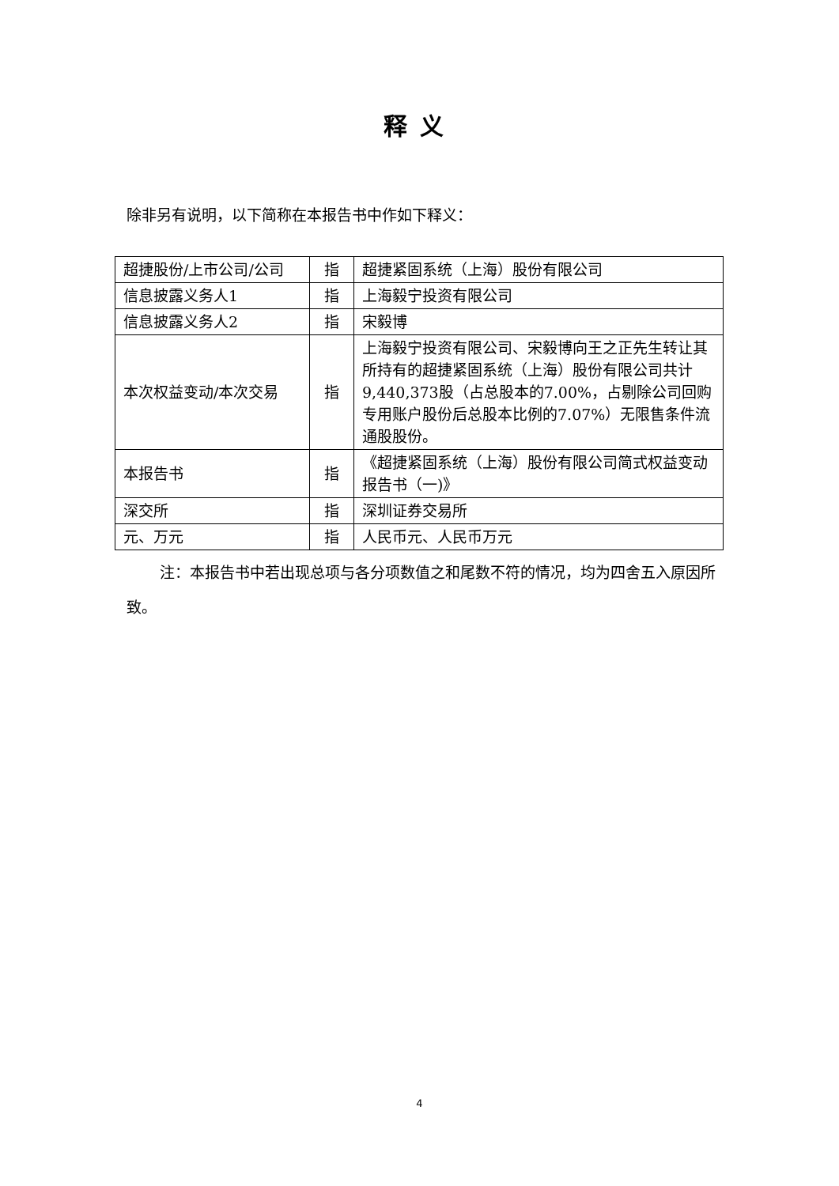释义
除非另有说明，以下简称在本报告书中作如下释义：
| 超捷股份/上市公司/公司 | 指 | 超捷紧固系统（上海）股份有限公司 |
| 信息披露义务人1 | 指 | 上海毅宁投资有限公司 |
| 信息披露义务人2 | 指 | 宋毅博 |
| 本次权益变动/本次交易 | 指 | 上海毅宁投资有限公司、宋毅博向王之正先生转让其所持有的超捷紧固系统（上海）股份有限公司共计9,440,373股（占总股本的7.00%，占剔除公司回购专用账户股份后总股本比例的7.07%）无限售条件流通股股份。 |
| 本报告书 | 指 | 《超捷紧固系统（上海）股份有限公司简式权益变动报告书（一)》 |
| 深交所 | 指 | 深圳证券交易所 |
| 元、万元 | 指 | 人民币元、人民币万元 |
注：本报告书中若出现总项与各分项数值之和尾数不符的情况，均为四舍五入原因所致。
4